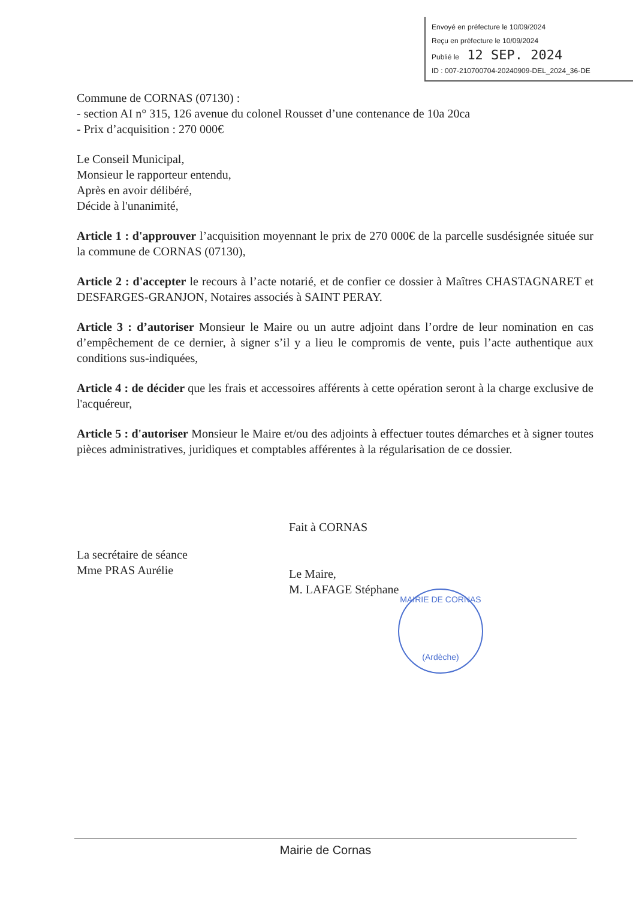Envoyé en préfecture le 10/09/2024
Reçu en préfecture le 10/09/2024
Publié le 12 SEP. 2024
ID : 007-210700704-20240909-DEL_2024_36-DE
Commune de CORNAS (07130) :
- section AI n° 315, 126 avenue du colonel Rousset d’une contenance de 10a 20ca
- Prix d’acquisition : 270 000€
Le Conseil Municipal,
Monsieur le rapporteur entendu,
Après en avoir délibéré,
Décide à l'unanimité,
Article 1 : d'approuver l’acquisition moyennant le prix de 270 000€ de la parcelle susdésignée située sur la commune de CORNAS (07130),
Article 2 : d'accepter le recours à l’acte notarié, et de confier ce dossier à Maîtres CHASTAGNARET et DESFARGES-GRANJON, Notaires associés à SAINT PERAY.
Article 3 : d’autoriser Monsieur le Maire ou un autre adjoint dans l’ordre de leur nomination en cas d’empêchement de ce dernier, à signer s’il y a lieu le compromis de vente, puis l’acte authentique aux conditions sus-indiquées,
Article 4 : de décider que les frais et accessoires afférents à cette opération seront à la charge exclusive de l'acquéreur,
Article 5 : d'autoriser Monsieur le Maire et/ou des adjoints à effectuer toutes démarches et à signer toutes pièces administratives, juridiques et comptables afférentes à la régularisation de ce dossier.
La secrétaire de séance
Mme PRAS Aurélie
Fait à CORNAS
Le Maire,
M. LAFAGE Stéphane
MAIRIE DE CORNAS
(Ardèche)
Mairie de Cornas